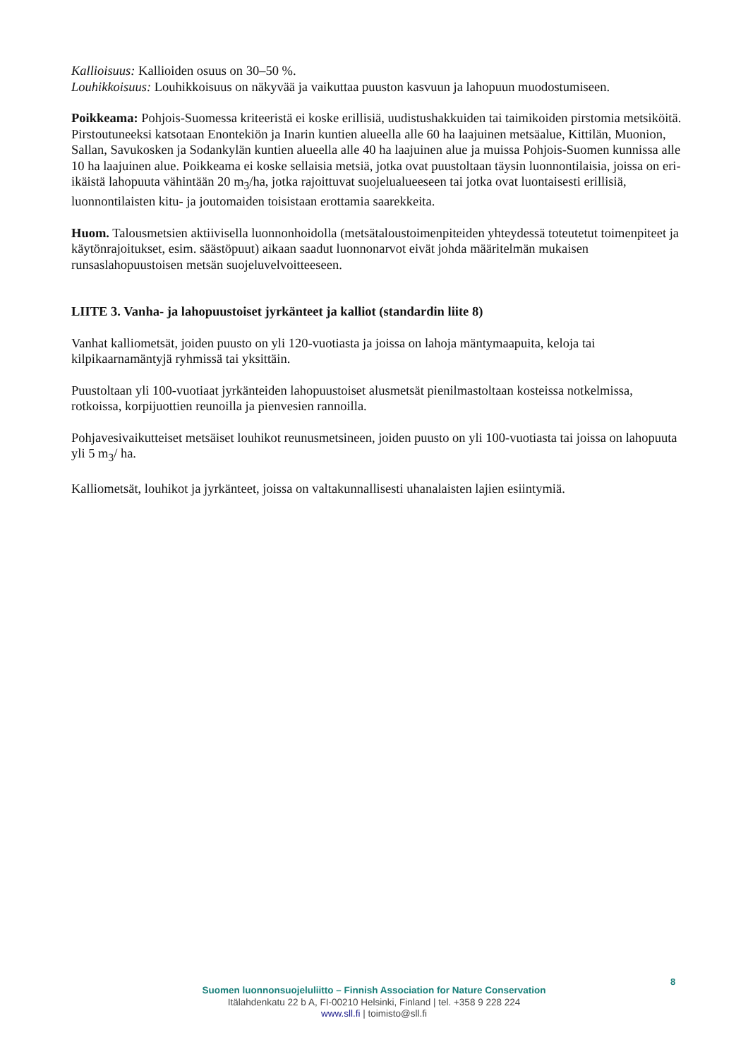Kallioisuus: Kallioiden osuus on 30–50 %.
Louhikkoisuus: Louhikkoisuus on näkyvää ja vaikuttaa puuston kasvuun ja lahopuun muodostumiseen.
Poikkeama: Pohjois-Suomessa kriteeristä ei koske erillisiä, uudistushakkuiden tai taimikoiden pirstomia metsiköitä. Pirstoutuneeksi katsotaan Enontekiön ja Inarin kuntien alueella alle 60 ha laajuinen metsäalue, Kittilän, Muonion, Sallan, Savukosken ja Sodankylän kuntien alueella alle 40 ha laajuinen alue ja muissa Pohjois-Suomen kunnissa alle 10 ha laajuinen alue. Poikkeama ei koske sellaisia metsiä, jotka ovat puustoltaan täysin luonnontilaisia, joissa on eri-ikäistä lahopuuta vähintään 20 m<sub>3</sub>/ha, jotka rajoittuvat suojelualueeseen tai jotka ovat luontaisesti erillisiä, luonnontilaisten kitu- ja joutomaiden toisistaan erottamia saarekkeita.
Huom. Talousmetsien aktiivisella luonnonhoidolla (metsätaloustoimenpiteiden yhteydessä toteutetut toimenpiteet ja käytönrajoitukset, esim. säästöpuut) aikaan saadut luonnonarvot eivät johda määritelmän mukaisen runsaslahopuustoisen metsän suojeluvelvoitteeseen.
LIITE 3. Vanha- ja lahopuustoiset jyrkänteet ja kalliot (standardin liite 8)
Vanhat kalliometsät, joiden puusto on yli 120-vuotiasta ja joissa on lahoja mäntymaapuita, keloja tai kilpikaarnamäntyjä ryhmissä tai yksittäin.
Puustoltaan yli 100-vuotiaat jyrkänteiden lahopuustoiset alusmetsät pienilmastoltaan kosteissa notkelmissa, rotkoissa, korpijuottien reunoilla ja pienvesien rannoilla.
Pohjavesivaikutteiset metsäiset louhikot reunusmetsineen, joiden puusto on yli 100-vuotiasta tai joissa on lahopuuta yli 5 m<sub>3</sub>/ ha.
Kalliometsät, louhikot ja jyrkänteet, joissa on valtakunnallisesti uhanalaisten lajien esiintymiä.
8
Suomen luonnonsuojeluliitto – Finnish Association for Nature Conservation
Itälahdenkatu 22 b A, FI-00210 Helsinki, Finland | tel. +358 9 228 224
www.sll.fi | toimisto@sll.fi